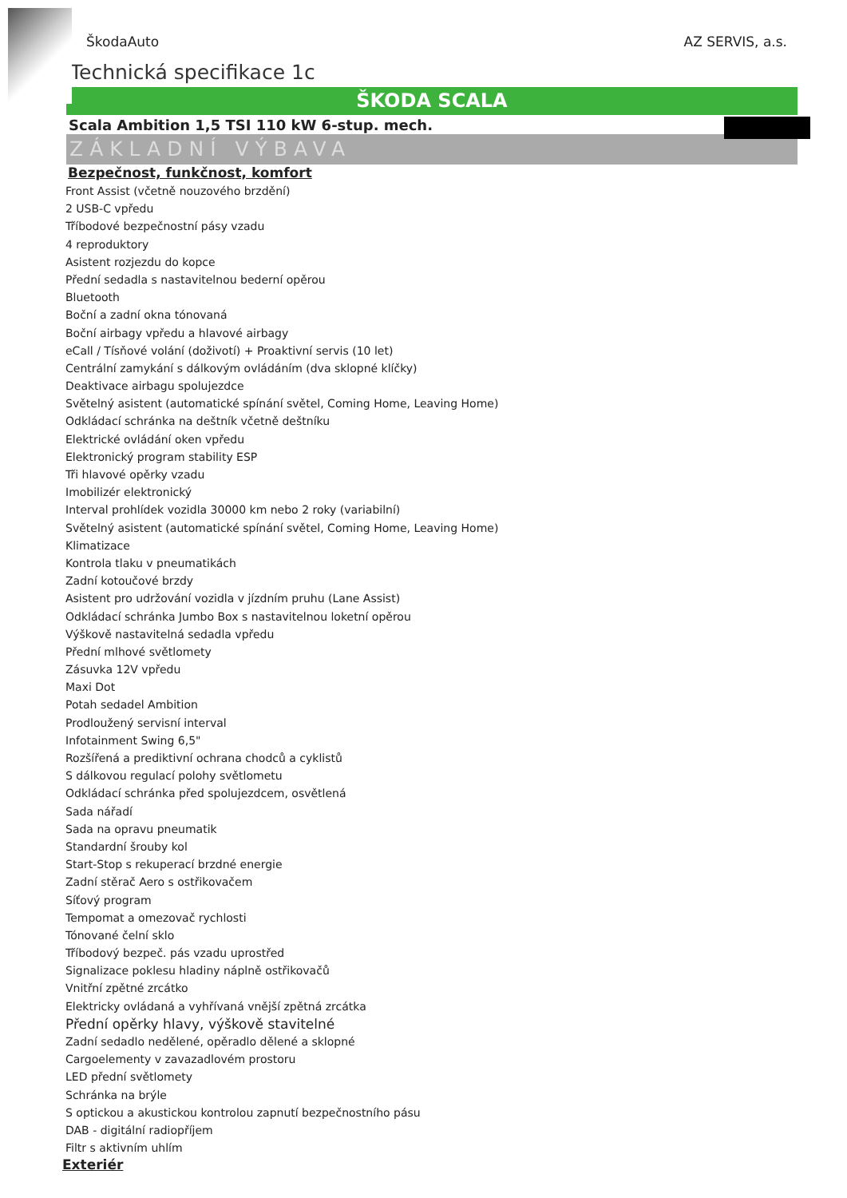ŠkodaAuto AZ SERVIS, a.s.
Technická specifikace 1c
ŠKODA SCALA
Scala Ambition 1,5 TSI 110 kW 6-stup. mech.
ZÁKLADNÍ VÝBAVA
Bezpečnost, funkčnost, komfort
Front Assist (včetně nouzového brzdění)
2 USB-C vpředu
Tříbodové bezpečnostní pásy vzadu
4 reproduktory
Asistent rozjezdu do kopce
Přední sedadla s nastavitelnou bederní opěrou
Bluetooth
Boční a zadní okna tónovaná
Boční airbagy vpředu a hlavové airbagy
eCall / Tísňové volání (doživotí) + Proaktivní servis (10 let)
Centrální zamykání s dálkovým ovládáním (dva sklopné klíčky)
Deaktivace airbagu spolujezdce
Světelný asistent (automatické spínání světel, Coming Home, Leaving Home)
Odkládací schránka na deštník včetně deštníku
Elektrické ovládání oken vpředu
Elektronický program stability ESP
Tři hlavové opěrky vzadu
Imobilizér elektronický
Interval prohlídek vozidla 30000 km nebo 2 roky (variabilní)
Světelný asistent (automatické spínání světel, Coming Home, Leaving Home)
Klimatizace
Kontrola tlaku v pneumatikách
Zadní kotoučové brzdy
Asistent pro udržování vozidla v jízdním pruhu (Lane Assist)
Odkládací schránka Jumbo Box s nastavitelnou loketní opěrou
Výškově nastavitelná sedadla vpředu
Přední mlhové světlomety
Zásuvka 12V vpředu
Maxi Dot
Potah sedadel Ambition
Prodloužený servisní interval
Infotainment Swing 6,5"
Rozšířená a prediktivní ochrana chodců a cyklistů
S dálkovou regulací polohy světlometu
Odkládací schránka před spolujezdcem, osvětlená
Sada nářadí
Sada na opravu pneumatik
Standardní šrouby kol
Start-Stop s rekuperací brzdné energie
Zadní stěrač Aero s ostřikovačem
Síťový program
Tempomat a omezovač rychlosti
Tónované čelní sklo
Tříbodový bezpeč. pás vzadu uprostřed
Signalizace poklesu hladiny náplně ostřikovačů
Vnitřní zpětné zrcátko
Elektricky ovládaná a vyhřívaná vnější zpětná zrcátka
Přední opěrky hlavy, výškově stavitelné
Zadní sedadlo nedělené, opěradlo dělené a sklopné
Cargoelementy v zavazadlovém prostoru
LED přední světlomety
Schránka na brýle
S optickou a akustickou kontrolou zapnutí bezpečnostního pásu
DAB - digitální radiopříjem
Filtr s aktivním uhlím
Exteriér